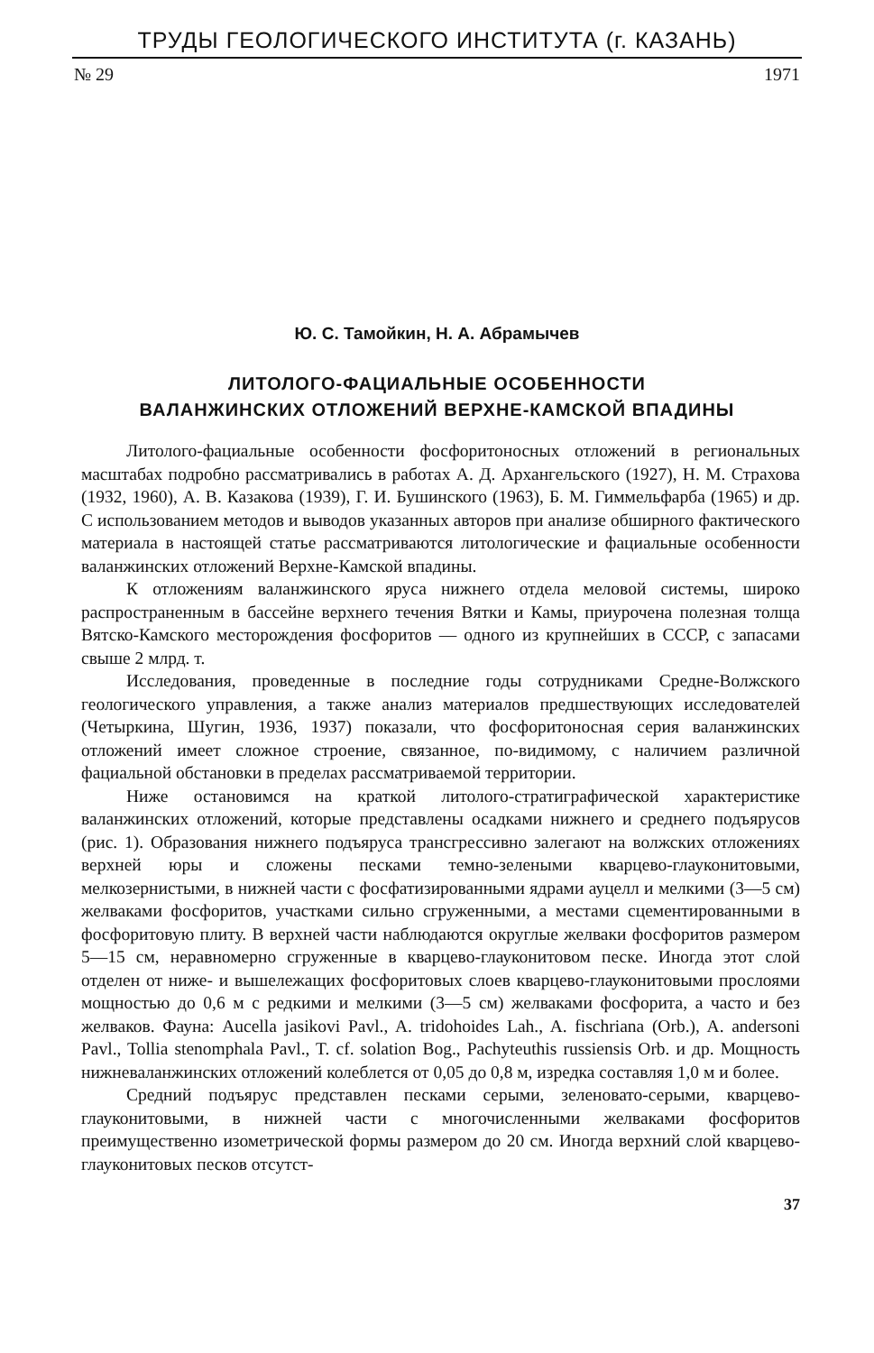ТРУДЫ ГЕОЛОГИЧЕСКОГО ИНСТИТУТА (г. КАЗАНЬ)
№ 29 1971
Ю. С. Тамойкин, Н. А. Абрамычев
ЛИТОЛОГО-ФАЦИАЛЬНЫЕ ОСОБЕННОСТИ
ВАЛАНЖИНСКИХ ОТЛОЖЕНИЙ ВЕРХНЕ-КАМСКОЙ ВПАДИНЫ
Литолого-фациальные особенности фосфоритоносных отложений в региональных масштабах подробно рассматривались в работах А. Д. Архангельского (1927), Н. М. Страхова (1932, 1960), А. В. Казакова (1939), Г. И. Бушинского (1963), Б. М. Гиммельфарба (1965) и др. С использованием методов и выводов указанных авторов при анализе обширного фактического материала в настоящей статье рассматриваются литологические и фациальные особенности валанжинских отложений Верхне-Камской впадины.
К отложениям валанжинского яруса нижнего отдела меловой системы, широко распространенным в бассейне верхнего течения Вятки и Камы, приурочена полезная толща Вятско-Камского месторождения фосфоритов — одного из крупнейших в СССР, с запасами свыше 2 млрд. т.
Исследования, проведенные в последние годы сотрудниками Средне-Волжского геологического управления, а также анализ материалов предшествующих исследователей (Четыркина, Шугин, 1936, 1937) показали, что фосфоритоносная серия валанжинских отложений имеет сложное строение, связанное, по-видимому, с наличием различной фациальной обстановки в пределах рассматриваемой территории.
Ниже остановимся на краткой литолого-стратиграфической характеристике валанжинских отложений, которые представлены осадками нижнего и среднего подъярусов (рис. 1). Образования нижнего подъяруса трансгрессивно залегают на волжских отложениях верхней юры и сложены песками темно-зелеными кварцево-глауконитовыми, мелкозернистыми, в нижней части с фосфатизированными ядрами ауцелл и мелкими (3—5 см) желваками фосфоритов, участками сильно сгруженными, а местами сцементированными в фосфоритовую плиту. В верхней части наблюдаются округлые желваки фосфоритов размером 5—15 см, неравномерно сгруженные в кварцево-глауконитовом песке. Иногда этот слой отделен от ниже- и вышележащих фосфоритовых слоев кварцево-глауконитовыми прослоями мощностью до 0,6 м с редкими и мелкими (3—5 см) желваками фосфорита, а часто и без желваков. Фауна: Aucella jasikovi Pavl., A. tridohoides Lah., A. fischriana (Orb.), A. andersoni Pavl., Tollia stenomphala Pavl., T. cf. solation Bog., Pachyteuthis russiensis Orb. и др. Мощность нижневаланжинских отложений колеблется от 0,05 до 0,8 м, изредка составляя 1,0 м и более.
Средний подъярус представлен песками серыми, зеленовато-серыми, кварцево-глауконитовыми, в нижней части с многочисленными желваками фосфоритов преимущественно изометрической формы размером до 20 см. Иногда верхний слой кварцево-глауконитовых песков отсутст-
37